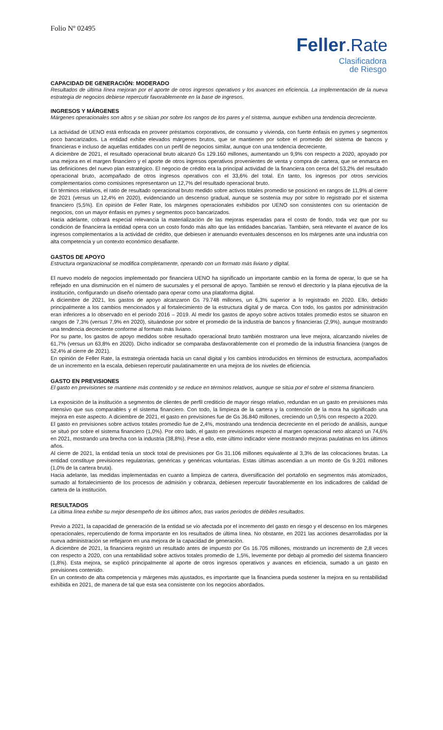Folio Nº 02495
Feller.Rate
Clasificadora
de Riesgo
CAPACIDAD DE GENERACIÓN: MODERADO
Resultados de última línea mejoran por el aporte de otros ingresos operativos y los avances en eficiencia. La implementación de la nueva estrategia de negocios debiese repercutir favorablemente en la base de ingresos.
INGRESOS Y MÁRGENES
Márgenes operacionales son altos y se sitúan por sobre los rangos de los pares y el sistema, aunque exhiben una tendencia decreciente.
La actividad de UENO está enfocada en proveer préstamos corporativos, de consumo y vivienda, con fuerte énfasis en pymes y segmentos poco bancarizados. La entidad exhibe elevados márgenes brutos, que se mantienen por sobre el promedio del sistema de bancos y financieras e incluso de aquellas entidades con un perfil de negocios similar, aunque con una tendencia decreciente.
A diciembre de 2021, el resultado operacional bruto alcanzó Gs 129.160 millones, aumentando un 9,9% con respecto a 2020, apoyado por una mejora en el margen financiero y el aporte de otros ingresos operativos provenientes de venta y compra de cartera, que se enmarca en las definiciones del nuevo plan estratégico. El negocio de crédito era la principal actividad de la financiera con cerca del 53,2% del resultado operacional bruto, acompañado de otros ingresos operativos con el 33,6% del total. En tanto, los ingresos por otros servicios complementarios como comisiones representaron un 12,7% del resultado operacional bruto.
En términos relativos, el ratio de resultado operacional bruto medido sobre activos totales promedio se posicionó en rangos de 11,9% al cierre de 2021 (versus un 12,4% en 2020), evidenciando un descenso gradual, aunque se sostenía muy por sobre lo registrado por el sistema financiero (5,5%). En opinión de Feller Rate, los márgenes operacionales exhibidos por UENO son consistentes con su orientación de negocios, con un mayor énfasis en pymes y segmentos poco bancarizados.
Hacia adelante, cobrará especial relevancia la materialización de las mejoras esperadas para el costo de fondo, toda vez que por su condición de financiera la entidad opera con un costo fondo más alto que las entidades bancarias. También, será relevante el avance de los ingresos complementarios a la actividad de crédito, que debiesen ir atenuando eventuales descensos en los márgenes ante una industria con alta competencia y un contexto económico desafiante.
GASTOS DE APOYO
Estructura organizacional se modifica completamente, operando con un formato más liviano y digital.
El nuevo modelo de negocios implementado por financiera UENO ha significado un importante cambio en la forma de operar, lo que se ha reflejado en una disminución en el número de sucursales y el personal de apoyo. También se renovó el directorio y la plana ejecutiva de la institución, configurando un diseño orientado para operar como una plataforma digital.
A diciembre de 2021, los gastos de apoyo alcanzaron Gs 79.748 millones, un 6,3% superior a lo registrado en 2020. Ello, debido principalmente a los cambios mencionados y al fortalecimiento de la estructura digital y de marca. Con todo, los gastos por administración eran inferiores a lo observado en el período 2016 – 2019. Al medir los gastos de apoyo sobre activos totales promedio estos se situaron en rangos de 7,3% (versus 7,9% en 2020), situándose por sobre el promedio de la industria de bancos y financieras (2,9%), aunque mostrando una tendencia decreciente conforme al formato más liviano.
Por su parte, los gastos de apoyo medidos sobre resultado operacional bruto también mostraron una leve mejora, alcanzando niveles de 61,7% (versus un 63,8% en 2020). Dicho indicador se comparaba desfavorablemente con el promedio de la industria financiera (rangos de 52,4% al cierre de 2021).
En opinión de Feller Rate, la estrategia orientada hacia un canal digital y los cambios introducidos en términos de estructura, acompañados de un incremento en la escala, debiesen repercutir paulatinamente en una mejora de los niveles de eficiencia.
GASTO EN PREVISIONES
El gasto en previsiones se mantiene más contenido y se reduce en términos relativos, aunque se sitúa por el sobre el sistema financiero.
La exposición de la institución a segmentos de clientes de perfil crediticio de mayor riesgo relativo, redundan en un gasto en previsiones más intensivo que sus comparables y el sistema financiero. Con todo, la limpieza de la cartera y la contención de la mora ha significado una mejora en este aspecto. A diciembre de 2021, el gasto en previsiones fue de Gs 36.840 millones, creciendo un 0,5% con respecto a 2020.
El gasto en previsiones sobre activos totales promedio fue de 2,4%, mostrando una tendencia decreciente en el período de análisis, aunque se situó por sobre el sistema financiero (1,0%). Por otro lado, el gasto en previsiones respecto al margen operacional neto alcanzó un 74,6% en 2021, mostrando una brecha con la industria (38,8%). Pese a ello, este último indicador viene mostrando mejoras paulatinas en los últimos años.
Al cierre de 2021, la entidad tenía un stock total de previsiones por Gs 31.106 millones equivalente al 3,3% de las colocaciones brutas. La entidad constituye previsiones regulatorias, genéricas y genéricas voluntarias. Estas últimas ascendían a un monto de Gs 9.201 millones (1,0% de la cartera bruta).
Hacia adelante, las medidas implementadas en cuanto a limpieza de cartera, diversificación del portafolio en segmentos más atomizados, sumado al fortalecimiento de los procesos de admisión y cobranza, debiesen repercutir favorablemente en los indicadores de calidad de cartera de la institución.
RESULTADOS
La última línea exhibe su mejor desempeño de los últimos años, tras varios períodos de débiles resultados.
Previo a 2021, la capacidad de generación de la entidad se vio afectada por el incremento del gasto en riesgo y el descenso en los márgenes operacionales, repercutiendo de forma importante en los resultados de última línea. No obstante, en 2021 las acciones desarrolladas por la nueva administración se reflejaron en una mejora de la capacidad de generación.
A diciembre de 2021, la financiera registró un resultado antes de impuesto por Gs 16.705 millones, mostrando un incremento de 2,8 veces con respecto a 2020, con una rentabilidad sobre activos totales promedio de 1,5%, levemente por debajo al promedio del sistema financiero (1,8%). Esta mejora, se explicó principalmente al aporte de otros ingresos operativos y avances en eficiencia, sumado a un gasto en previsiones contenido.
En un contexto de alta competencia y márgenes más ajustados, es importante que la financiera pueda sostener la mejora en su rentabilidad exhibida en 2021, de manera de tal que esta sea consistente con los negocios abordados.